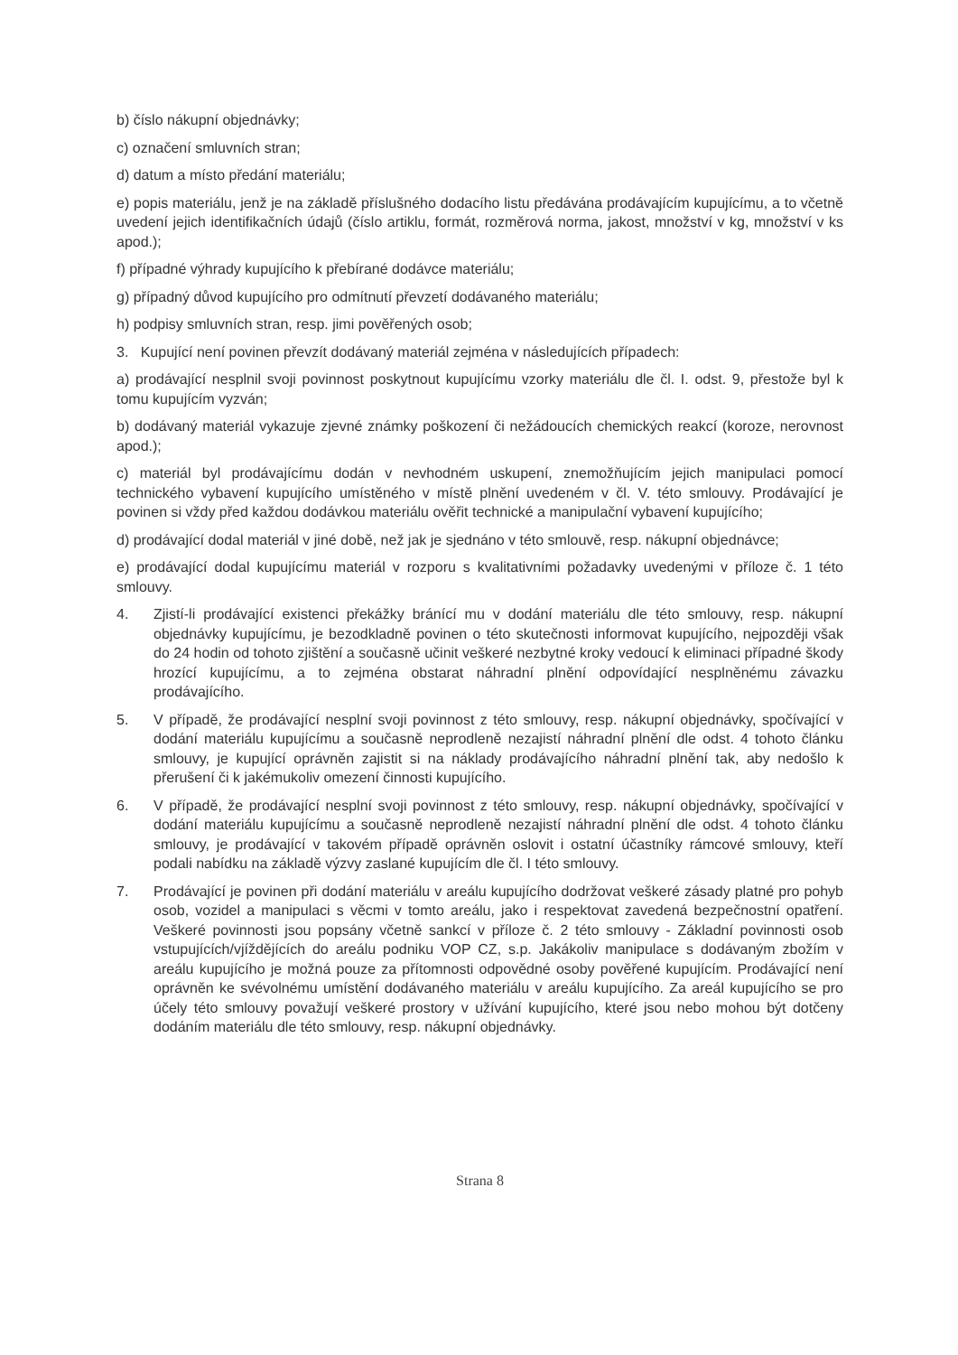b) číslo nákupní objednávky;
c) označení smluvních stran;
d) datum a místo předání materiálu;
e) popis materiálu, jenž je na základě příslušného dodacího listu předávána prodávajícím kupujícímu, a to včetně uvedení jejich identifikačních údajů (číslo artiklu, formát, rozměrová norma, jakost, množství v kg, množství v ks apod.);
f) případné výhrady kupujícího k přebírané dodávce materiálu;
g) případný důvod kupujícího pro odmítnutí převzetí dodávaného materiálu;
h) podpisy smluvních stran, resp. jimi pověřených osob;
3. Kupující není povinen převzít dodávaný materiál zejména v následujících případech:
a) prodávající nesplnil svoji povinnost poskytnout kupujícímu vzorky materiálu dle čl. I. odst. 9, přestože byl k tomu kupujícím vyzván;
b) dodávaný materiál vykazuje zjevné známky poškození či nežádoucích chemických reakcí (koroze, nerovnost apod.);
c) materiál byl prodávajícímu dodán v nevhodném uskupení, znemožňujícím jejich manipulaci pomocí technického vybavení kupujícího umístěného v místě plnění uvedeném v čl. V. této smlouvy. Prodávající je povinen si vždy před každou dodávkou materiálu ověřit technické a manipulační vybavení kupujícího;
d) prodávající dodal materiál v jiné době, než jak je sjednáno v této smlouvě, resp. nákupní objednávce;
e) prodávající dodal kupujícímu materiál v rozporu s kvalitativními požadavky uvedenými v příloze č. 1 této smlouvy.
4. Zjistí-li prodávající existenci překážky bránící mu v dodání materiálu dle této smlouvy, resp. nákupní objednávky kupujícímu, je bezodkladně povinen o této skutečnosti informovat kupujícího, nejpozději však do 24 hodin od tohoto zjištění a současně učinit veškeré nezbytné kroky vedoucí k eliminaci případné škody hrozící kupujícímu, a to zejména obstarat náhradní plnění odpovídající nesplněnému závazku prodávajícího.
5. V případě, že prodávající nesplní svoji povinnost z této smlouvy, resp. nákupní objednávky, spočívající v dodání materiálu kupujícímu a současně neprodleně nezajistí náhradní plnění dle odst. 4 tohoto článku smlouvy, je kupující oprávněn zajistit si na náklady prodávajícího náhradní plnění tak, aby nedošlo k přerušení či k jakémukoliv omezení činnosti kupujícího.
6. V případě, že prodávající nesplní svoji povinnost z této smlouvy, resp. nákupní objednávky, spočívající v dodání materiálu kupujícímu a současně neprodleně nezajistí náhradní plnění dle odst. 4 tohoto článku smlouvy, je prodávající v takovém případě oprávněn oslovit i ostatní účastníky rámcové smlouvy, kteří podali nabídku na základě výzvy zaslané kupujícím dle čl. I této smlouvy.
7. Prodávající je povinen při dodání materiálu v areálu kupujícího dodržovat veškeré zásady platné pro pohyb osob, vozidel a manipulaci s věcmi v tomto areálu, jako i respektovat zavedená bezpečnostní opatření. Veškeré povinnosti jsou popsány včetně sankcí v příloze č. 2 této smlouvy - Základní povinnosti osob vstupujících/vjíždějících do areálu podniku VOP CZ, s.p. Jakákoliv manipulace s dodávaným zbožím v areálu kupujícího je možná pouze za přítomnosti odpovědné osoby pověřené kupujícím. Prodávající není oprávněn ke svévolnému umístění dodávaného materiálu v areálu kupujícího. Za areál kupujícího se pro účely této smlouvy považují veškeré prostory v užívání kupujícího, které jsou nebo mohou být dotčeny dodáním materiálu dle této smlouvy, resp. nákupní objednávky.
Strana 8